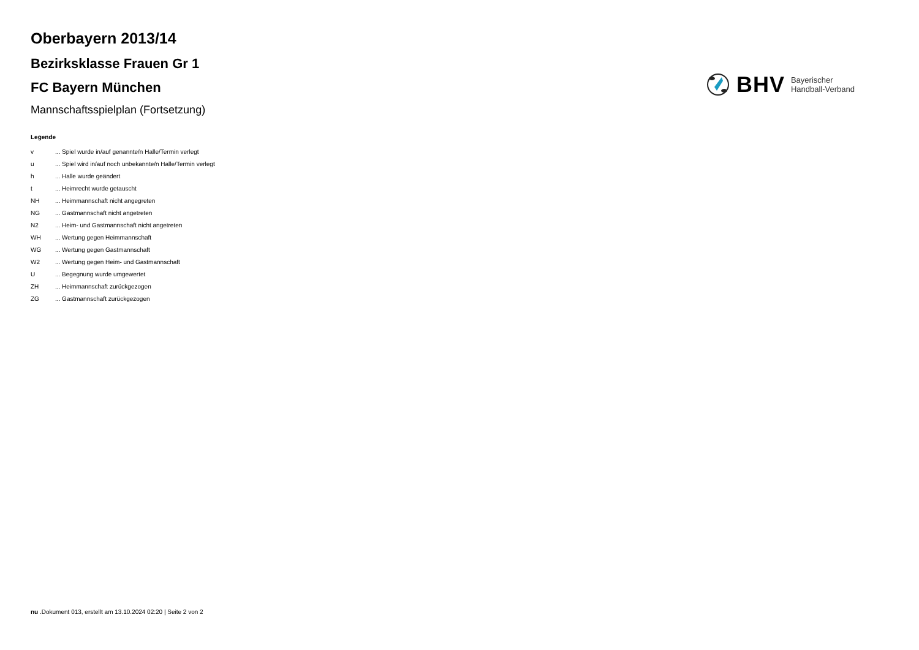Oberbayern 2013/14
Bezirksklasse Frauen Gr 1
FC Bayern München
Mannschaftsspielplan (Fortsetzung)
BHV Bayerischer
Handball-Verband
Legende
| v | ... Spiel wurde in/auf genannte/n Halle/Termin verlegt |
| u | ... Spiel wird in/auf noch unbekannte/n Halle/Termin verlegt |
| h | ... Halle wurde geändert |
| t | ... Heimrecht wurde getauscht |
| NH | ... Heimmannschaft nicht angegreten |
| NG | ... Gastmannschaft nicht angetreten |
| N2 | ... Heim- und Gastmannschaft nicht angetreten |
| WH | ... Wertung gegen Heimmannschaft |
| WG | ... Wertung gegen Gastmannschaft |
| W2 | ... Wertung gegen Heim- und Gastmannschaft |
| U | ... Begegnung wurde umgewertet |
| ZH | ... Heimmannschaft zurückgezogen |
| ZG | ... Gastmannschaft zurückgezogen |
nu .Dokument 013, erstellt am 13.10.2024 02:20 | Seite 2 von 2